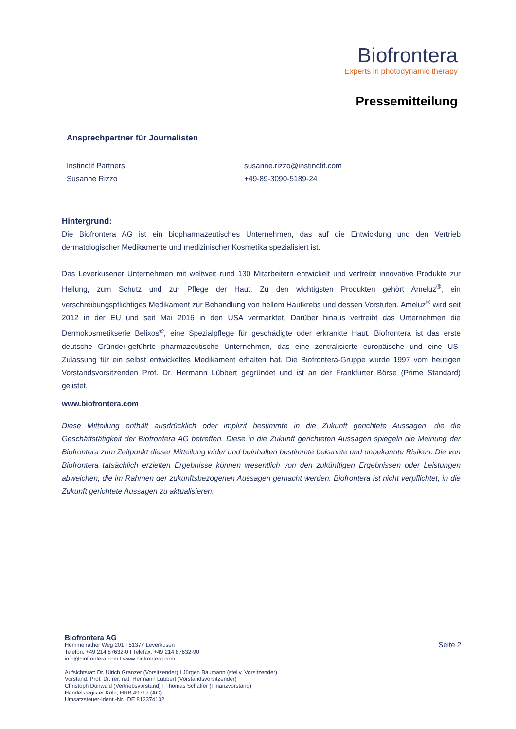Biofrontera
Experts in photodynamic therapy
Pressemitteilung
Ansprechpartner für Journalisten
Instinctif Partners
Susanne Rizzo
susanne.rizzo@instinctif.com
+49-89-3090-5189-24
Hintergrund:
Die Biofrontera AG ist ein biopharmazeutisches Unternehmen, das auf die Entwicklung und den Vertrieb dermatologischer Medikamente und medizinischer Kosmetika spezialisiert ist.
Das Leverkusener Unternehmen mit weltweit rund 130 Mitarbeitern entwickelt und vertreibt innovative Produkte zur Heilung, zum Schutz und zur Pflege der Haut. Zu den wichtigsten Produkten gehört Ameluz<sup>®</sup>, ein verschreibungspflichtiges Medikament zur Behandlung von hellem Hautkrebs und dessen Vorstufen. Ameluz<sup>®</sup> wird seit 2012 in der EU und seit Mai 2016 in den USA vermarktet. Darüber hinaus vertreibt das Unternehmen die Dermokosmetikserie Belixos<sup>®</sup>, eine Spezialpflege für geschädigte oder erkrankte Haut. Biofrontera ist das erste deutsche Gründer-geführte pharmazeutische Unternehmen, das eine zentralisierte europäische und eine US-Zulassung für ein selbst entwickeltes Medikament erhalten hat. Die Biofrontera-Gruppe wurde 1997 vom heutigen Vorstandsvorsitzenden Prof. Dr. Hermann Lübbert gegründet und ist an der Frankfurter Börse (Prime Standard) gelistet.
www.biofrontera.com
Diese Mitteilung enthält ausdrücklich oder implizit bestimmte in die Zukunft gerichtete Aussagen, die die Geschäftstätigkeit der Biofrontera AG betreffen. Diese in die Zukunft gerichteten Aussagen spiegeln die Meinung der Biofrontera zum Zeitpunkt dieser Mitteilung wider und beinhalten bestimmte bekannte und unbekannte Risiken. Die von Biofrontera tatsächlich erzielten Ergebnisse können wesentlich von den zukünftigen Ergebnissen oder Leistungen abweichen, die im Rahmen der zukunftsbezogenen Aussagen gemacht werden. Biofrontera ist nicht verpflichtet, in die Zukunft gerichtete Aussagen zu aktualisieren.
Biofrontera AG
Hemmelrather Weg 201 I 51377 Leverkusen
Telefon: +49 214 87632-0 I Telefax: +49 214 87632-90
info@biofrontera.com I www.biofrontera.com
Aufsichtsrat: Dr. Ulrich Granzer (Vorsitzender) I Jürgen Baumann (stellv. Vorsitzender)
Vorstand: Prof. Dr. rer. nat. Hermann Lübbert (Vorstandsvorsitzender)
Christoph Dünwald (Vertriebsvorstand) I Thomas Schaffer (Finanzvorstand)
Handelsregister Köln, HRB 49717 (AG)
Umsatzsteuer-Ident.-Nr.: DE 812374102
Seite 2